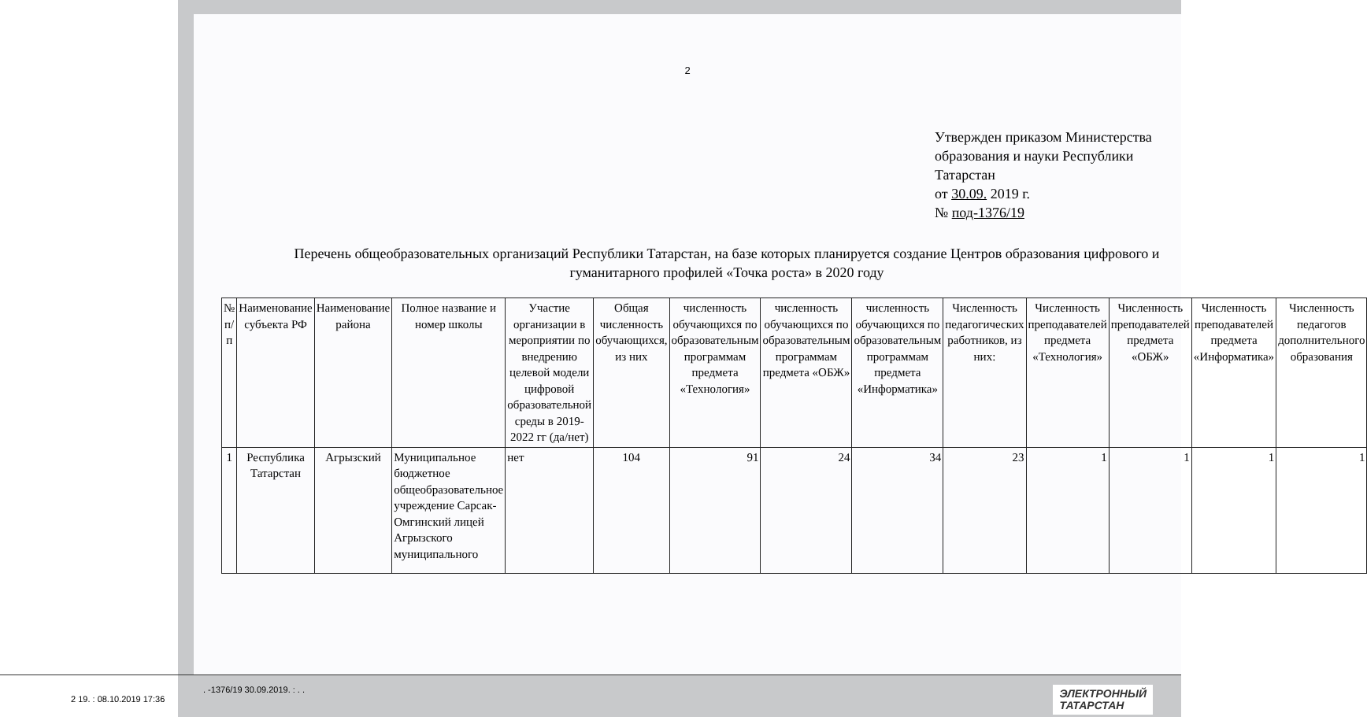2
Утвержден приказом Министерства образования и науки Республики Татарстан
от 30.09. 2019 г.
№ под-1376/19
Перечень общеобразовательных организаций Республики Татарстан, на базе которых планируется создание Центров образования цифрового и гуманитарного профилей «Точка роста» в 2020 году
| № п/п | Наименование субъекта РФ | Наименование района | Полное название и номер школы | Участие организации в мероприятии по внедрению целевой модели цифровой образовательной среды в 2019-2022 гг (да/нет) | Общая численность обучающихся, из них | численность обучающихся по образовательным программам предмета «Технология» | численность обучающихся по образовательным программам предмета «ОБЖ» | численность обучающихся по образовательным программам предмета «Информатика» | Численность педагогических работников, из них: | Численность преподавателей предмета «Технология» | Численность преподавателей предмета «ОБЖ» | Численность преподавателей предмета «Информатика» | Численность педагогов дополнительного образования |
| --- | --- | --- | --- | --- | --- | --- | --- | --- | --- | --- | --- | --- | --- |
| 1 | Республика Татарстан | Агрызский | Муниципальное бюджетное общеобразовательное учреждение Сарсак-Омгинский лицей Агрызского муниципального | нет | 104 | 91 | 24 | 34 | 23 | 1 | 1 | 1 | 1 |
. -1376/19 30.09.2019. : . .
2 19. : 08.10.2019 17:36
ЭЛЕКТРОННЫЙ
ТАТАРСТАН